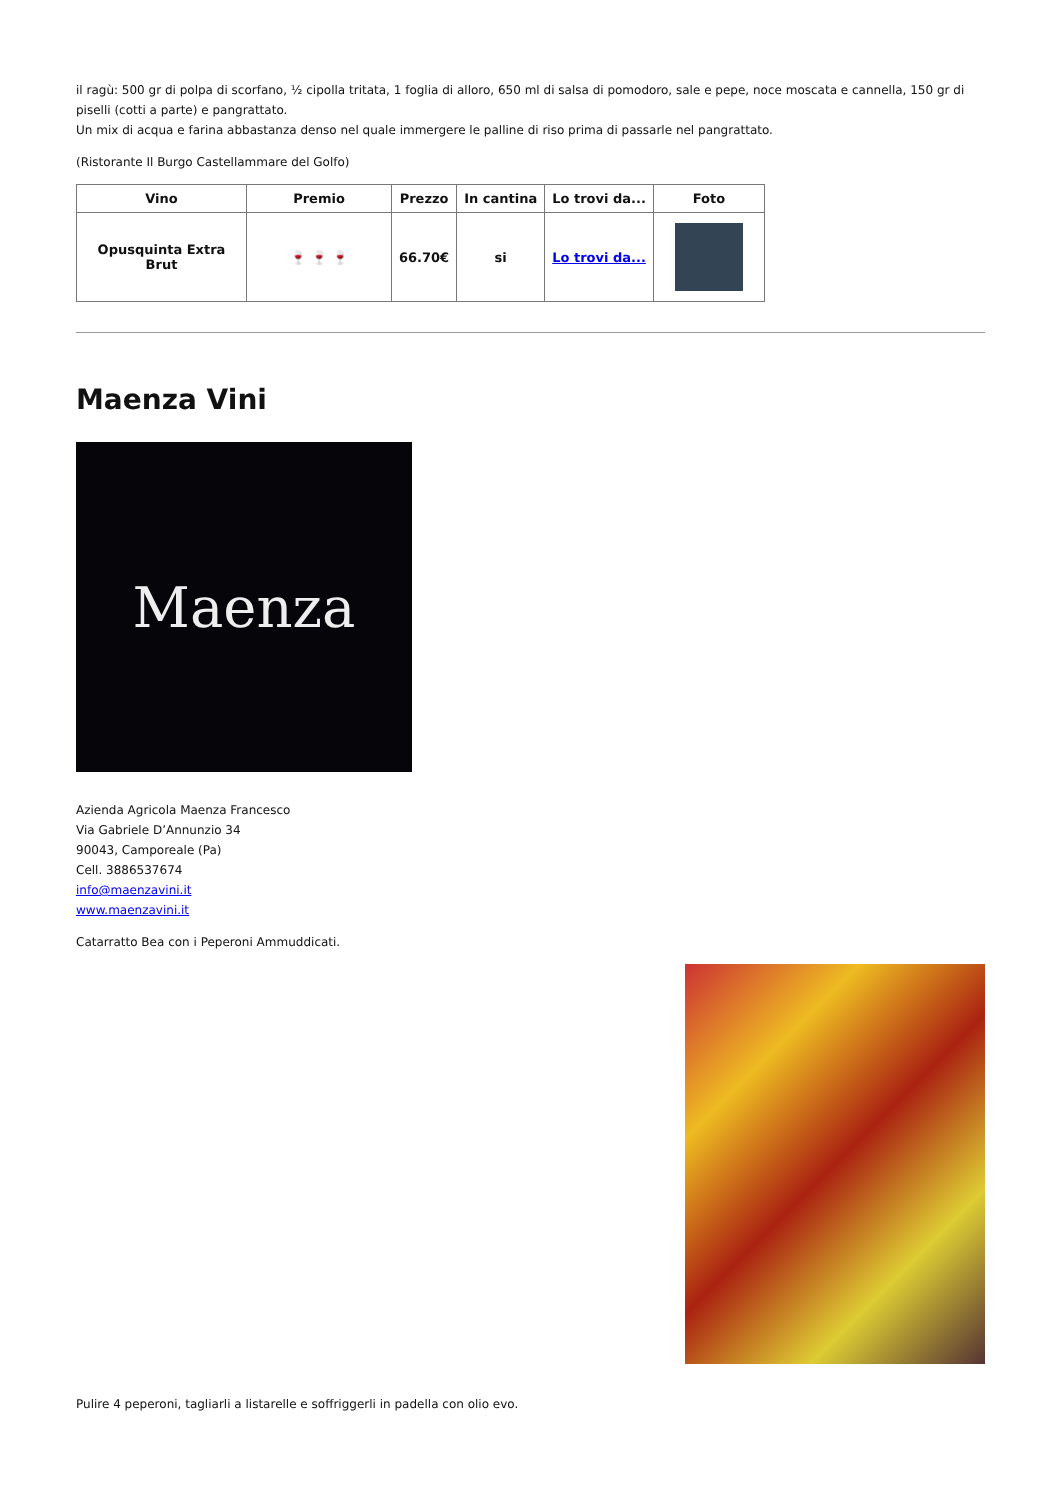il ragù: 500 gr di polpa di scorfano, ½ cipolla tritata, 1 foglia di alloro, 650 ml di salsa di pomodoro, sale e pepe, noce moscata e cannella, 150 gr di piselli (cotti a parte) e pangrattato.
Un mix di acqua e farina abbastanza denso nel quale immergere le palline di riso prima di passarle nel pangrattato.
(Ristorante Il Burgo Castellammare del Golfo)
| Vino | Premio | Prezzo | In cantina | Lo trovi da... | Foto |
| --- | --- | --- | --- | --- | --- |
| Opusquinta Extra Brut | 🍷 🍷 🍷 | 66.70€ | si | Lo trovi da... | |
Maenza Vini
Maenza
Azienda Agricola Maenza Francesco
Via Gabriele D’Annunzio 34
90043, Camporeale (Pa)
Cell. 3886537674
info@maenzavini.it
www.maenzavini.it
Catarratto Bea con i Peperoni Ammuddicati.
Pulire 4 peperoni, tagliarli a listarelle e soffriggerli in padella con olio evo.